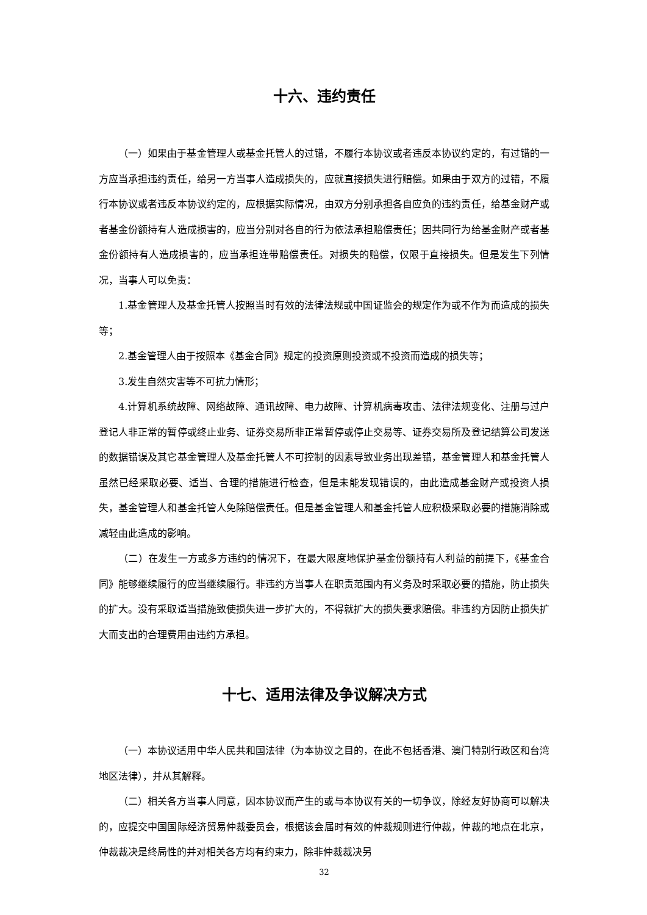十六、违约责任
（一）如果由于基金管理人或基金托管人的过错，不履行本协议或者违反本协议约定的，有过错的一方应当承担违约责任，给另一方当事人造成损失的，应就直接损失进行赔偿。如果由于双方的过错，不履行本协议或者违反本协议约定的，应根据实际情况，由双方分别承担各自应负的违约责任，给基金财产或者基金份额持有人造成损害的，应当分别对各自的行为依法承担赔偿责任；因共同行为给基金财产或者基金份额持有人造成损害的，应当承担连带赔偿责任。对损失的赔偿，仅限于直接损失。但是发生下列情况，当事人可以免责：
1.基金管理人及基金托管人按照当时有效的法律法规或中国证监会的规定作为或不作为而造成的损失等；
2.基金管理人由于按照本《基金合同》规定的投资原则投资或不投资而造成的损失等；
3.发生自然灾害等不可抗力情形；
4.计算机系统故障、网络故障、通讯故障、电力故障、计算机病毒攻击、法律法规变化、注册与过户登记人非正常的暂停或终止业务、证券交易所非正常暂停或停止交易等、证券交易所及登记结算公司发送的数据错误及其它基金管理人及基金托管人不可控制的因素导致业务出现差错，基金管理人和基金托管人虽然已经采取必要、适当、合理的措施进行检查，但是未能发现错误的，由此造成基金财产或投资人损失，基金管理人和基金托管人免除赔偿责任。但是基金管理人和基金托管人应积极采取必要的措施消除或减轻由此造成的影响。
（二）在发生一方或多方违约的情况下，在最大限度地保护基金份额持有人利益的前提下，《基金合同》能够继续履行的应当继续履行。非违约方当事人在职责范围内有义务及时采取必要的措施，防止损失的扩大。没有采取适当措施致使损失进一步扩大的，不得就扩大的损失要求赔偿。非违约方因防止损失扩大而支出的合理费用由违约方承担。
十七、适用法律及争议解决方式
（一）本协议适用中华人民共和国法律（为本协议之目的，在此不包括香港、澳门特别行政区和台湾地区法律），并从其解释。
（二）相关各方当事人同意，因本协议而产生的或与本协议有关的一切争议，除经友好协商可以解决的，应提交中国国际经济贸易仲裁委员会，根据该会届时有效的仲裁规则进行仲裁，仲裁的地点在北京，仲裁裁决是终局性的并对相关各方均有约束力，除非仲裁裁决另
32